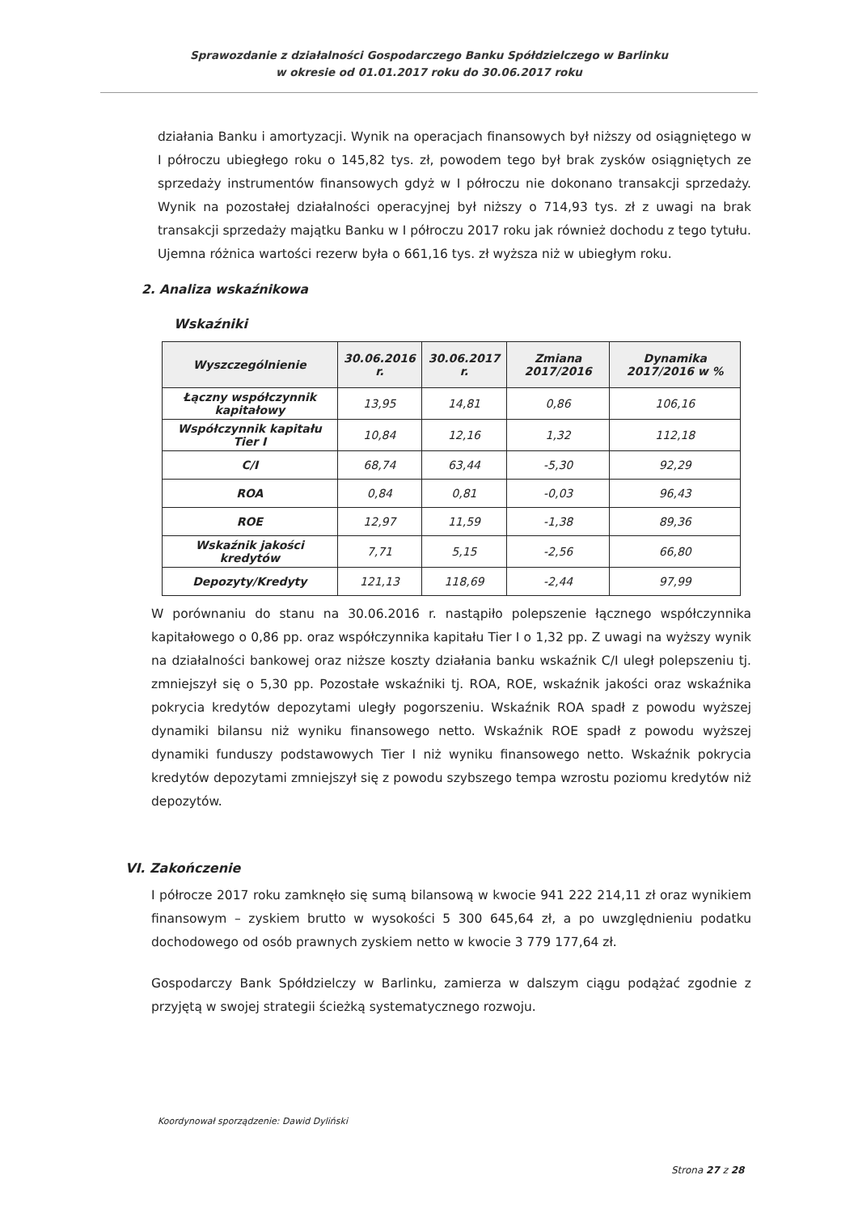Sprawozdanie z działalności Gospodarczego Banku Spółdzielczego w Barlinku
w okresie od 01.01.2017 roku do 30.06.2017 roku
działania Banku i amortyzacji. Wynik na operacjach finansowych był niższy od osiągniętego w I półroczu ubiegłego roku o 145,82 tys. zł, powodem tego był brak zysków osiągniętych ze sprzedaży instrumentów finansowych gdyż w I półroczu nie dokonano transakcji sprzedaży. Wynik na pozostałej działalności operacyjnej był niższy o 714,93 tys. zł z uwagi na brak transakcji sprzedaży majątku Banku w I półroczu 2017 roku jak również dochodu z tego tytułu. Ujemna różnica wartości rezerw była o 661,16 tys. zł wyższa niż w ubiegłym roku.
2. Analiza wskaźnikowa
Wskaźniki
| Wyszczególnienie | 30.06.2016 r. | 30.06.2017 r. | Zmiana 2017/2016 | Dynamika 2017/2016 w % |
| --- | --- | --- | --- | --- |
| Łączny współczynnik kapitałowy | 13,95 | 14,81 | 0,86 | 106,16 |
| Współczynnik kapitału Tier I | 10,84 | 12,16 | 1,32 | 112,18 |
| C/I | 68,74 | 63,44 | -5,30 | 92,29 |
| ROA | 0,84 | 0,81 | -0,03 | 96,43 |
| ROE | 12,97 | 11,59 | -1,38 | 89,36 |
| Wskaźnik jakości kredytów | 7,71 | 5,15 | -2,56 | 66,80 |
| Depozyty/Kredyty | 121,13 | 118,69 | -2,44 | 97,99 |
W porównaniu do stanu na 30.06.2016 r. nastąpiło polepszenie łącznego współczynnika kapitałowego o 0,86 pp. oraz współczynnika kapitału Tier I o 1,32 pp. Z uwagi na wyższy wynik na działalności bankowej oraz niższe koszty działania banku wskaźnik C/I uległ polepszeniu tj. zmniejszył się o 5,30 pp. Pozostałe wskaźniki tj. ROA, ROE, wskaźnik jakości oraz wskaźnika pokrycia kredytów depozytami uległy pogorszeniu. Wskaźnik ROA spadł z powodu wyższej dynamiki bilansu niż wyniku finansowego netto. Wskaźnik ROE spadł z powodu wyższej dynamiki funduszy podstawowych Tier I niż wyniku finansowego netto. Wskaźnik pokrycia kredytów depozytami zmniejszył się z powodu szybszego tempa wzrostu poziomu kredytów niż depozytów.
VI. Zakończenie
I półrocze 2017 roku zamknęło się sumą bilansową w kwocie 941 222 214,11 zł oraz wynikiem finansowym – zyskiem brutto w wysokości 5 300 645,64 zł, a po uwzględnieniu podatku dochodowego od osób prawnych zyskiem netto w kwocie 3 779 177,64 zł.
Gospodarczy Bank Spółdzielczy w Barlinku, zamierza w dalszym ciągu podążać zgodnie z przyjętą w swojej strategii ścieżką systematycznego rozwoju.
Koordynował sporządzenie: Dawid Dyliński
Strona 27 z 28